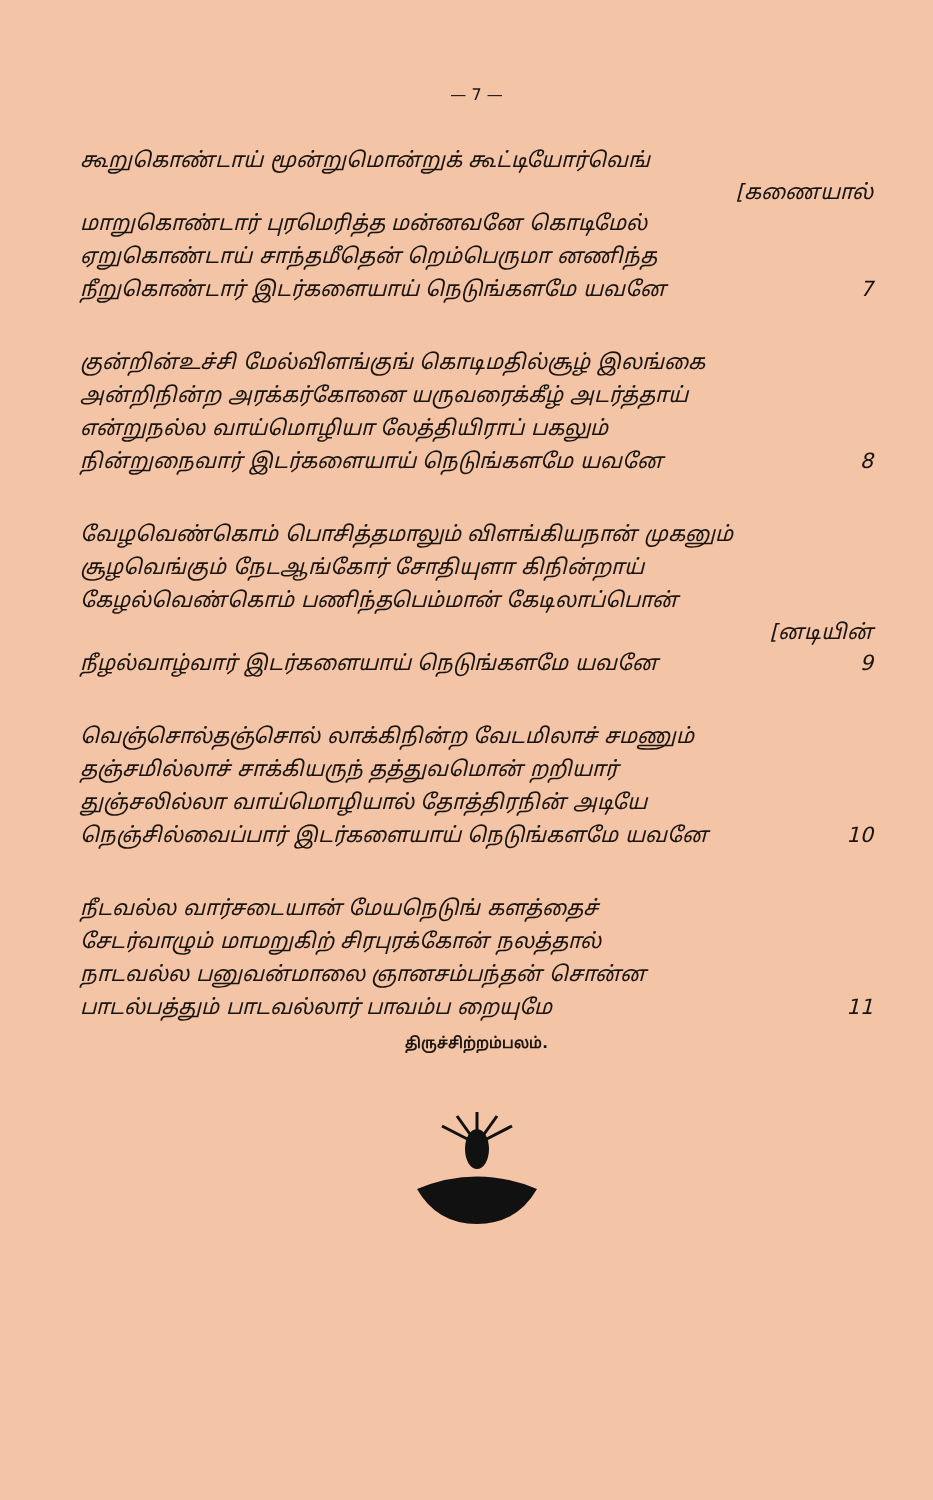— 7 —
கூறுகொண்டாய் மூன்றுமொன்றுக் கூட்டியோர்வெங்
[கணையால்
மாறுகொண்டார் புரமெரித்த மன்னவனே கொடிமேல்
ஏறுகொண்டாய் சாந்தமீதென் றெம்பெருமா னணிந்த
நீறுகொண்டார் இடர்களையாய் நெடுங்களமே யவனே 7
குன்றின்உச்சி மேல்விளங்குங் கொடிமதில்சூழ் இலங்கை
அன்றிநின்ற அரக்கர்கோனை யருவரைக்கீழ் அடர்த்தாய்
என்றுநல்ல வாய்மொழியா லேத்தியிராப் பகலும்
நின்றுநைவார் இடர்களையாய் நெடுங்களமே யவனே 8
வேழவெண்கொம் பொசித்தமாலும் விளங்கியநான் முகனும்
சூழவெங்கும் நேடஆங்கோர் சோதியுளா கிநின்றாய்
கேழல்வெண்கொம் பணிந்தபெம்மான் கேடிலாப்பொன்
[னடியின்
நீழல்வாழ்வார் இடர்களையாய் நெடுங்களமே யவனே 9
வெஞ்சொல்தஞ்சொல் லாக்கிநின்ற வேடமிலாச் சமணும்
தஞ்சமில்லாச் சாக்கியருந் தத்துவமொன் றறியார்
துஞ்சலில்லா வாய்மொழியால் தோத்திரநின் அடியே
நெஞ்சில்வைப்பார் இடர்களையாய் நெடுங்களமே யவனே 10
நீடவல்ல வார்சடையான் மேயநெடுங் களத்தைச்
சேடர்வாழும் மாமறுகிற் சிரபுரக்கோன் நலத்தால்
நாடவல்ல பனுவன்மாலை ஞானசம்பந்தன் சொன்ன
பாடல்பத்தும் பாடவல்லார் பாவம்ப றையுமே 11
திருச்சிற்றம்பலம்.